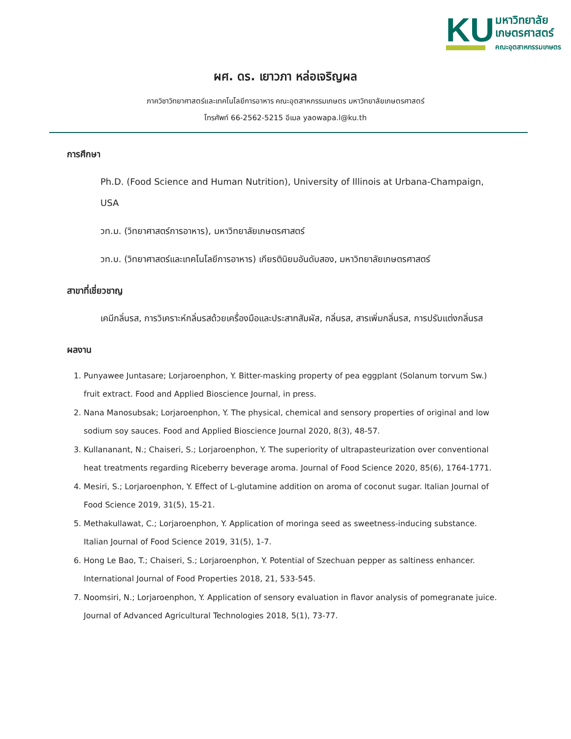KU
มหาวิทยาลัย
เกษตรศาสตร์
คณะอุตสาหกรรมเกษตร
ผศ. ดร. เยาวภา หล่อเจริญผล
ภาควิชาวิทยาศาสตร์และเทคโนโลยีการอาหาร คณะอุตสาหกรรมเกษตร มหาวิทยาลัยเกษตรศาสตร์
โทรศัพท์ 66-2562-5215 อีเมล yaowapa.l@ku.th
การศึกษา
Ph.D. (Food Science and Human Nutrition), University of Illinois at Urbana-Champaign, USA
วท.ม. (วิทยาศาสตร์การอาหาร), มหาวิทยาลัยเกษตรศาสตร์
วท.บ. (วิทยาศาสตร์และเทคโนโลยีการอาหาร) เกียรตินิยมอันดับสอง, มหาวิทยาลัยเกษตรศาสตร์
สาขาที่เชี่ยวชาญ
เคมีกลิ่นรส, การวิเคราะห์กลิ่นรสด้วยเครื่องมือและประสาทสัมผัส, กลิ่นรส, สารเพิ่มกลิ่นรส, การปรับแต่งกลิ่นรส
ผลงาน
1. Punyawee Juntasare; Lorjaroenphon, Y. Bitter-masking property of pea eggplant (Solanum torvum Sw.) fruit extract. Food and Applied Bioscience Journal, in press.
2. Nana Manosubsak; Lorjaroenphon, Y. The physical, chemical and sensory properties of original and low sodium soy sauces. Food and Applied Bioscience Journal 2020, 8(3), 48-57.
3. Kullananant, N.; Chaiseri, S.; Lorjaroenphon, Y. The superiority of ultrapasteurization over conventional heat treatments regarding Riceberry beverage aroma. Journal of Food Science 2020, 85(6), 1764-1771.
4. Mesiri, S.; Lorjaroenphon, Y. Effect of L-glutamine addition on aroma of coconut sugar. Italian Journal of Food Science 2019, 31(5), 15-21.
5. Methakullawat, C.; Lorjaroenphon, Y. Application of moringa seed as sweetness-inducing substance. Italian Journal of Food Science 2019, 31(5), 1-7.
6. Hong Le Bao, T.; Chaiseri, S.; Lorjaroenphon, Y. Potential of Szechuan pepper as saltiness enhancer. International Journal of Food Properties 2018, 21, 533-545.
7. Noomsiri, N.; Lorjaroenphon, Y. Application of sensory evaluation in flavor analysis of pomegranate juice. Journal of Advanced Agricultural Technologies 2018, 5(1), 73-77.